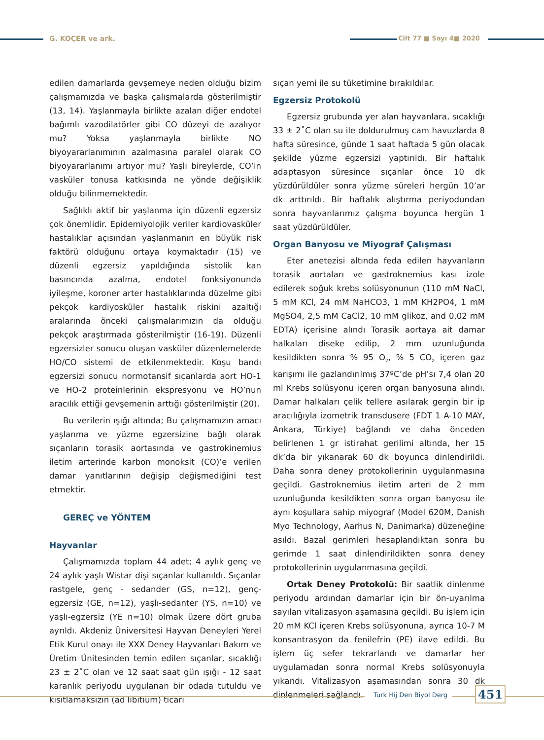G. KOÇER ve ark. Cilt 77 ■ Sayı 4■ 2020
edilen damarlarda gevşemeye neden olduğu bizim çalışmamızda ve başka çalışmalarda gösterilmiştir (13, 14). Yaşlanmayla birlikte azalan diğer endotel bağımlı vazodilatörler gibi CO düzeyi de azalıyor mu? Yoksa yaşlanmayla birlikte NO biyoyararlanımının azalmasına paralel olarak CO biyoyararlanımı artıyor mu? Yaşlı bireylerde, CO’in vasküler tonusa katkısında ne yönde değişiklik olduğu bilinmemektedir.
Sağlıklı aktif bir yaşlanma için düzenli egzersiz çok önemlidir. Epidemiyolojik veriler kardiovasküler hastalıklar açısından yaşlanmanın en büyük risk faktörü olduğunu ortaya koymaktadır (15) ve düzenli egzersiz yapıldığında sistolik kan basıncında azalma, endotel fonksiyonunda iyileşme, koroner arter hastalıklarında düzelme gibi pekçok kardiyosküler hastalık riskini azaltığı aralarında önceki çalışmalarımızın da olduğu pekçok araştırmada gösterilmiştir (16-19). Düzenli egzersizler sonucu oluşan vasküler düzenlemelerde HO/CO sistemi de etkilenmektedir. Koşu bandı egzersizi sonucu normotansif sıçanlarda aort HO-1 ve HO-2 proteinlerinin ekspresyonu ve HO’nun aracılık ettiği gevşemenin arttığı gösterilmiştir (20).
Bu verilerin ışığı altında; Bu çalışmamızın amacı yaşlanma ve yüzme egzersizine bağlı olarak sıçanların torasik aortasında ve gastrokinemius iletim arterinde karbon monoksit (CO)’e verilen damar yanıtlarının değişip değişmediğini test etmektir.
GEREÇ ve YÖNTEM
Hayvanlar
Çalışmamızda toplam 44 adet; 4 aylık genç ve 24 aylık yaşlı Wistar dişi sıçanlar kullanıldı. Sıçanlar rastgele, genç - sedander (GS, n=12), genç-egzersiz (GE, n=12), yaşlı-sedanter (YS, n=10) ve yaşlı-egzersiz (YE n=10) olmak üzere dört gruba ayrıldı. Akdeniz Üniversitesi Hayvan Deneyleri Yerel Etik Kurul onayı ile XXX Deney Hayvanları Bakım ve Üretim Ünitesinden temin edilen sıçanlar, sıcaklığı 23 ± 2˚C olan ve 12 saat saat gün ışığı - 12 saat karanlık periyodu uygulanan bir odada tutuldu ve kısıtlamaksızın (ad libitium) ticari
sıçan yemi ile su tüketimine bırakıldılar.
Egzersiz Protokolü
Egzersiz grubunda yer alan hayvanlara, sıcaklığı 33 ± 2˚C olan su ile doldurulmuş cam havuzlarda 8 hafta süresince, günde 1 saat haftada 5 gün olacak şekilde yüzme egzersizi yaptırıldı. Bir haftalık adaptasyon süresince sıçanlar önce 10 dk yüzdürüldüler sonra yüzme süreleri hergün 10’ar dk arttırıldı. Bir haftalık alıştırma periyodundan sonra hayvanlarımız çalışma boyunca hergün 1 saat yüzdürüldüler.
Organ Banyosu ve Miyograf Çalışması
Eter anetezisi altında feda edilen hayvanların torasik aortaları ve gastroknemius kası izole edilerek soğuk krebs solüsyonunun (110 mM NaCl, 5 mM KCl, 24 mM NaHCO3, 1 mM KH2PO4, 1 mM MgSO4, 2,5 mM CaCl2, 10 mM glikoz, and 0,02 mM EDTA) içerisine alındı Torasik aortaya ait damar halkaları diseke edilip, 2 mm uzunluğunda kesildikten sonra % 95 O<sub>2</sub>, % 5 CO<sub>2</sub> içeren gaz karışımı ile gazlandırılmış 37ºC’de pH’sı 7,4 olan 20 ml Krebs solüsyonu içeren organ banyosuna alındı. Damar halkaları çelik tellere asılarak gergin bir ip aracılığıyla izometrik transdusere (FDT 1 A-10 MAY, Ankara, Türkiye) bağlandı ve daha önceden belirlenen 1 gr istirahat gerilimi altında, her 15 dk’da bir yıkanarak 60 dk boyunca dinlendirildi. Daha sonra deney protokollerinin uygulanmasına geçildi. Gastroknemius iletim arteri de 2 mm uzunluğunda kesildikten sonra organ banyosu ile aynı koşullara sahip miyograf (Model 620M, Danish Myo Technology, Aarhus N, Danimarka) düzeneğine asıldı. Bazal gerimleri hesaplandıktan sonra bu gerimde 1 saat dinlendirildikten sonra deney protokollerinin uygulanmasına geçildi.
Ortak Deney Protokolü: Bir saatlik dinlenme periyodu ardından damarlar için bir ön-uyarılma sayılan vitalizasyon aşamasına geçildi. Bu işlem için 20 mM KCl içeren Krebs solüsyonuna, ayrıca 10-7 M konsantrasyon da fenilefrin (PE) ilave edildi. Bu işlem üç sefer tekrarlandı ve damarlar her uygulamadan sonra normal Krebs solüsyonuyla yıkandı. Vitalizasyon aşamasından sonra 30 dk dinlenmeleri sağlandı.
Turk Hij Den Biyol Derg 451